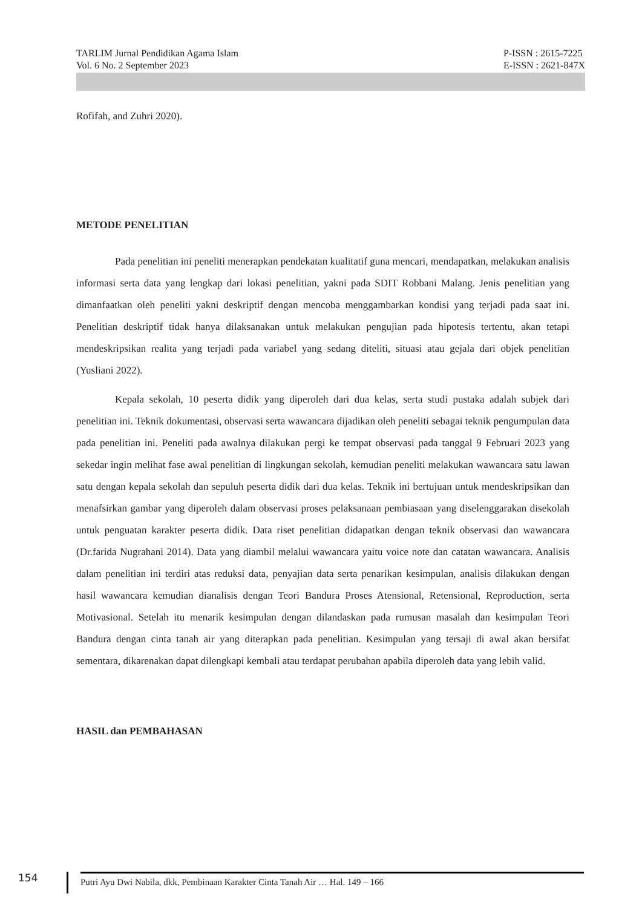TARLIM Jurnal Pendidikan Agama Islam
Vol. 6 No. 2 September 2023
P-ISSN : 2615-7225
E-ISSN : 2621-847X
Rofifah, and Zuhri 2020).
METODE PENELITIAN
Pada penelitian ini peneliti menerapkan pendekatan kualitatif guna mencari, mendapatkan, melakukan analisis informasi serta data yang lengkap dari lokasi penelitian, yakni pada SDIT Robbani Malang. Jenis penelitian yang dimanfaatkan oleh peneliti yakni deskriptif dengan mencoba menggambarkan kondisi yang terjadi pada saat ini. Penelitian deskriptif tidak hanya dilaksanakan untuk melakukan pengujian pada hipotesis tertentu, akan tetapi mendeskripsikan realita yang terjadi pada variabel yang sedang diteliti, situasi atau gejala dari objek penelitian (Yusliani 2022).
Kepala sekolah, 10 peserta didik yang diperoleh dari dua kelas, serta studi pustaka adalah subjek dari penelitian ini. Teknik dokumentasi, observasi serta wawancara dijadikan oleh peneliti sebagai teknik pengumpulan data pada penelitian ini. Peneliti pada awalnya dilakukan pergi ke tempat observasi pada tanggal 9 Februari 2023 yang sekedar ingin melihat fase awal penelitian di lingkungan sekolah, kemudian peneliti melakukan wawancara satu lawan satu dengan kepala sekolah dan sepuluh peserta didik dari dua kelas. Teknik ini bertujuan untuk mendeskripsikan dan menafsirkan gambar yang diperoleh dalam observasi proses pelaksanaan pembiasaan yang diselenggarakan disekolah untuk penguatan karakter peserta didik. Data riset penelitian didapatkan dengan teknik observasi dan wawancara (Dr.farida Nugrahani 2014). Data yang diambil melalui wawancara yaitu voice note dan catatan wawancara. Analisis dalam penelitian ini terdiri atas reduksi data, penyajian data serta penarikan kesimpulan, analisis dilakukan dengan hasil wawancara kemudian dianalisis dengan Teori Bandura Proses Atensional, Retensional, Reproduction, serta Motivasional. Setelah itu menarik kesimpulan dengan dilandaskan pada rumusan masalah dan kesimpulan Teori Bandura dengan cinta tanah air yang diterapkan pada penelitian. Kesimpulan yang tersaji di awal akan bersifat sementara, dikarenakan dapat dilengkapi kembali atau terdapat perubahan apabila diperoleh data yang lebih valid.
HASIL dan PEMBAHASAN
154
Putri Ayu Dwi Nabila, dkk, Pembinaan Karakter Cinta Tanah Air … Hal. 149 – 166